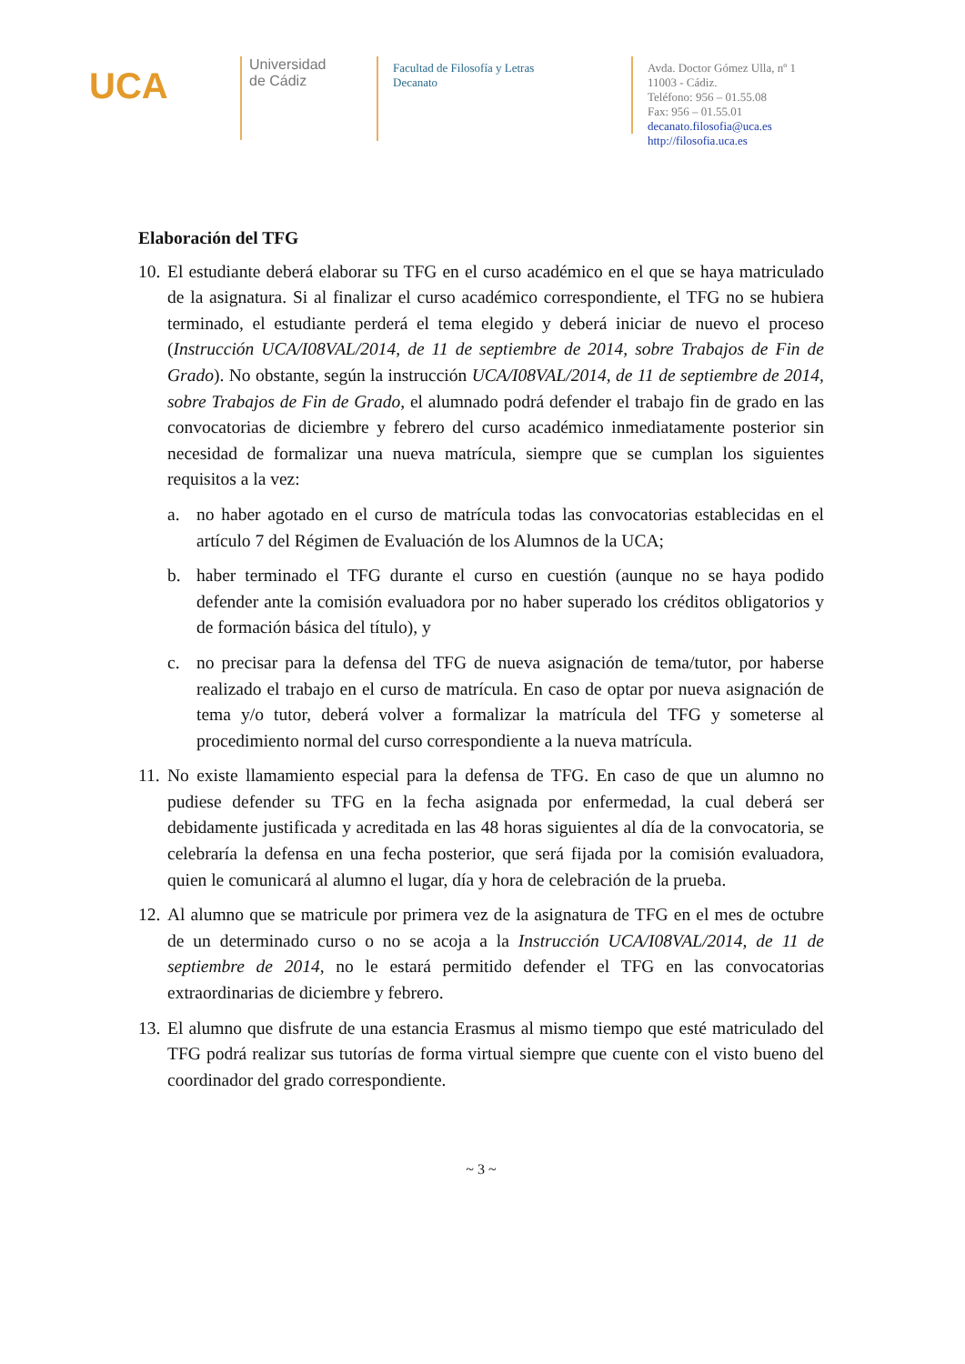UCA
Universidad
de Cádiz
Facultad de Filosofía y Letras
Decanato
Avda. Doctor Gómez Ulla, nº 1
11003 - Cádiz.
Teléfono: 956 – 01.55.08
Fax: 956 – 01.55.01
decanato.filosofia@uca.es
http://filosofia.uca.es
Elaboración del TFG
10.
El estudiante deberá elaborar su TFG en el curso académico en el que se haya matriculado de la asignatura. Si al finalizar el curso académico correspondiente, el TFG no se hubiera terminado, el estudiante perderá el tema elegido y deberá iniciar de nuevo el proceso (Instrucción UCA/I08VAL/2014, de 11 de septiembre de 2014, sobre Trabajos de Fin de Grado). No obstante, según la instrucción UCA/I08VAL/2014, de 11 de septiembre de 2014, sobre Trabajos de Fin de Grado, el alumnado podrá defender el trabajo fin de grado en las convocatorias de diciembre y febrero del curso académico inmediatamente posterior sin necesidad de formalizar una nueva matrícula, siempre que se cumplan los siguientes requisitos a la vez:
a. no haber agotado en el curso de matrícula todas las convocatorias establecidas en el artículo 7 del Régimen de Evaluación de los Alumnos de la UCA;
b. haber terminado el TFG durante el curso en cuestión (aunque no se haya podido defender ante la comisión evaluadora por no haber superado los créditos obligatorios y de formación básica del título), y
c. no precisar para la defensa del TFG de nueva asignación de tema/tutor, por haberse realizado el trabajo en el curso de matrícula. En caso de optar por nueva asignación de tema y/o tutor, deberá volver a formalizar la matrícula del TFG y someterse al procedimiento normal del curso correspondiente a la nueva matrícula.
11.
No existe llamamiento especial para la defensa de TFG. En caso de que un alumno no pudiese defender su TFG en la fecha asignada por enfermedad, la cual deberá ser debidamente justificada y acreditada en las 48 horas siguientes al día de la convocatoria, se celebraría la defensa en una fecha posterior, que será fijada por la comisión evaluadora, quien le comunicará al alumno el lugar, día y hora de celebración de la prueba.
12.
Al alumno que se matricule por primera vez de la asignatura de TFG en el mes de octubre de un determinado curso o no se acoja a la Instrucción UCA/I08VAL/2014, de 11 de septiembre de 2014, no le estará permitido defender el TFG en las convocatorias extraordinarias de diciembre y febrero.
13.
El alumno que disfrute de una estancia Erasmus al mismo tiempo que esté matriculado del TFG podrá realizar sus tutorías de forma virtual siempre que cuente con el visto bueno del coordinador del grado correspondiente.
~ 3 ~